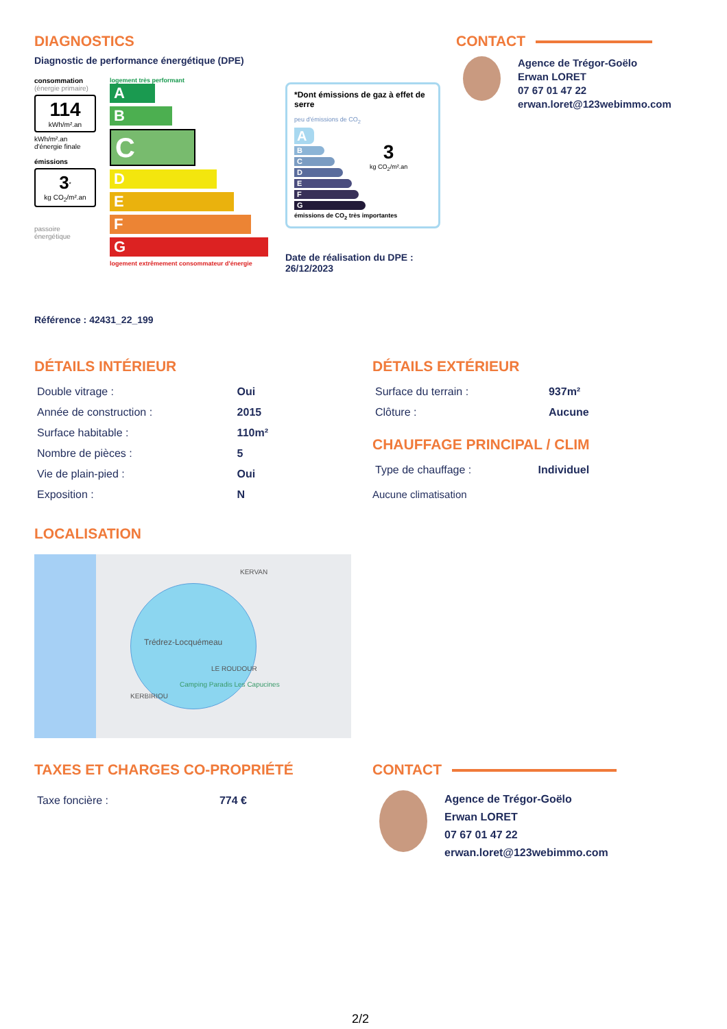DIAGNOSTICS
Diagnostic de performance énergétique (DPE)
consommation
(énergie primaire)
114
kWh/m².an
kWh/m².an
d'énergie finale
émissions
3<sup>*</sup>
kg CO<sub>2</sub>/m².an
passoire énergétique
logement très performant
A
B
C
D
E
F
G
logement extrêmement consommateur d'énergie
*Dont émissions de gaz à effet de serre
peu d'émissions de CO<sub>2</sub>
A
B
C
D
E
F
G
3
kg CO<sub>2</sub>/m².an
émissions de CO<sub>2</sub> très importantes
Date de réalisation du DPE :
26/12/2023
CONTACT
Agence de Trégor-Goëlo
Erwan LORET
07 67 01 47 22
erwan.loret@123webimmo.com
Référence : 42431_22_199
DÉTAILS INTÉRIEUR
| Double vitrage : | Oui |
| Année de construction : | 2015 |
| Surface habitable : | 110m² |
| Nombre de pièces : | 5 |
| Vie de plain-pied : | Oui |
| Exposition : | N |
DÉTAILS EXTÉRIEUR
| Surface du terrain : | 937m² |
| Clôture : | Aucune |
CHAUFFAGE PRINCIPAL / CLIM
| Type de chauffage : | Individuel |
Aucune climatisation
LOCALISATION
KERVAN
Trédrez-Locquémeau
LE ROUDOUR
Camping Paradis Les Capucines
KERBIRIOU
TAXES ET CHARGES CO-PROPRIÉTÉ
| Taxe foncière : | 774 € |
CONTACT
Agence de Trégor-Goëlo
Erwan LORET
07 67 01 47 22
erwan.loret@123webimmo.com
2/2